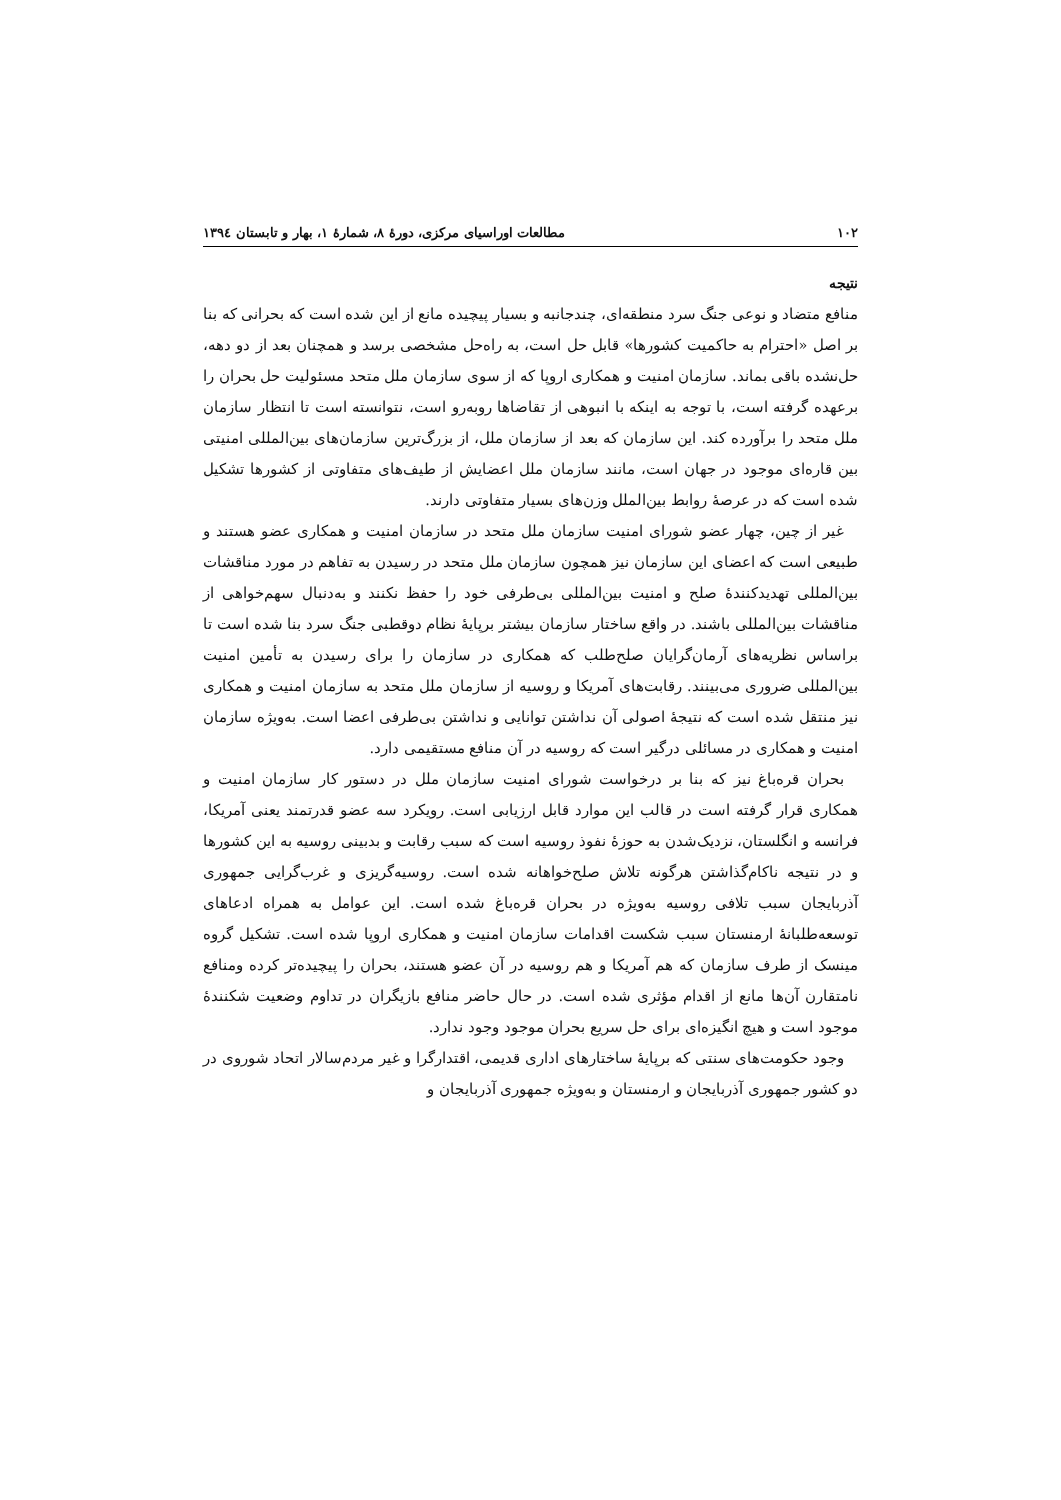١٠٢ مطالعات اوراسیای مرکزی، دورهٔ ٨، شمارهٔ ١، بهار و تابستان ١٣٩٤
نتیجه
منافع متضاد و نوعی جنگ سرد منطقه‌ای، چندجانبه و بسیار پیچیده مانع از این شده است که بحرانی که بنا بر اصل «احترام به حاکمیت کشورها» قابل حل است، به راه‌حل مشخصی برسد و همچنان بعد از دو دهه، حل‌نشده باقی بماند. سازمان امنیت و همکاری اروپا که از سوی سازمان ملل متحد مسئولیت حل بحران را برعهده گرفته است، با توجه به اینکه با انبوهی از تقاضاها روبه‌رو است، نتوانسته است تا انتظار سازمان ملل متحد را برآورده کند. این سازمان که بعد از سازمان ملل، از بزرگ‌ترین سازمان‌های بین‌المللی امنیتی بین قاره‌ای موجود در جهان است، مانند سازمان ملل اعضایش از طیف‌های متفاوتی از کشورها تشکیل شده است که در عرصهٔ روابط بین‌الملل وزن‌های بسیار متفاوتی دارند.
غیر از چین، چهار عضو شورای امنیت سازمان ملل متحد در سازمان امنیت و همکاری عضو هستند و طبیعی است که اعضای این سازمان نیز همچون سازمان ملل متحد در رسیدن به تفاهم در مورد مناقشات بین‌المللی تهدیدکنندهٔ صلح و امنیت بین‌المللی بی‌طرفی خود را حفظ نکنند و به‌دنبال سهم‌خواهی از مناقشات بین‌المللی باشند. در واقع ساختار سازمان بیشتر برپایهٔ نظام دوقطبی جنگ سرد بنا شده است تا براساس نظریه‌های آرمان‌گرایان صلح‌طلب که همکاری در سازمان را برای رسیدن به تأمین امنیت بین‌المللی ضروری می‌بینند. رقابت‌های آمریکا و روسیه از سازمان ملل متحد به سازمان امنیت و همکاری نیز منتقل شده است که نتیجهٔ اصولی آن نداشتن توانایی و نداشتن بی‌طرفی اعضا است. به‌ویژه سازمان امنیت و همکاری در مسائلی درگیر است که روسیه در آن منافع مستقیمی دارد.
بحران قره‌باغ نیز که بنا بر درخواست شورای امنیت سازمان ملل در دستور کار سازمان امنیت و همکاری قرار گرفته است در قالب این موارد قابل ارزیابی است. رویکرد سه عضو قدرتمند یعنی آمریکا، فرانسه و انگلستان، نزدیک‌شدن به حوزهٔ نفوذ روسیه است که سبب رقابت و بدبینی روسیه به این کشورها و در نتیجه ناکام‌گذاشتن هرگونه تلاش صلح‌خواهانه شده است. روسیه‌گریزی و غرب‌گرایی جمهوری آذربایجان سبب تلافی روسیه به‌ویژه در بحران قره‌باغ شده است. این عوامل به همراه ادعاهای توسعه‌طلبانهٔ ارمنستان سبب شکست اقدامات سازمان امنیت و همکاری اروپا شده است. تشکیل گروه مینسک از طرف سازمان که هم آمریکا و هم روسیه در آن عضو هستند، بحران را پیچیده‌تر کرده ومنافع نامتقارن آن‌ها مانع از اقدام مؤثری شده است. در حال حاضر منافع بازیگران در تداوم وضعیت شکنندهٔ موجود است و هیچ انگیزه‌ای برای حل سریع بحران موجود وجود ندارد.
وجود حکومت‌های سنتی که برپایهٔ ساختارهای اداری قدیمی، اقتدارگرا و غیر مردم‌سالار اتحاد شوروی در دو کشور جمهوری آذربایجان و ارمنستان و به‌ویژه جمهوری آذربایجان و